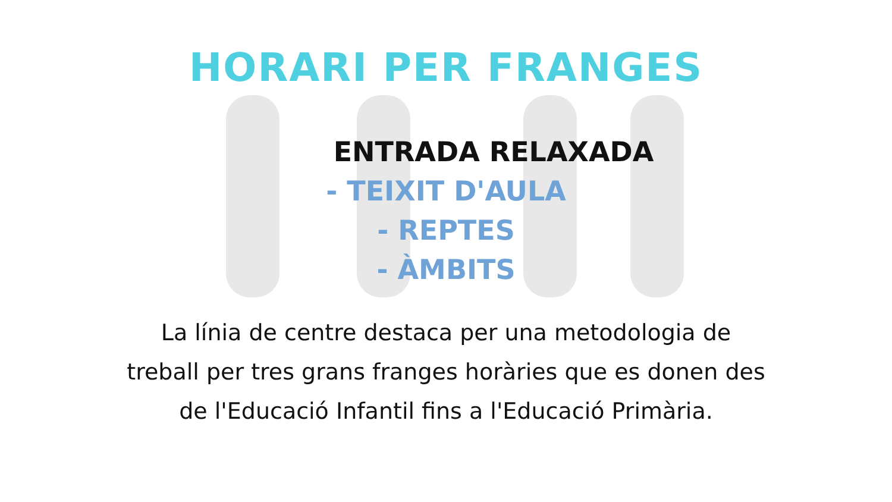HORARI PER FRANGES
ENTRADA RELAXADA
- TEIXIT D'AULA
- REPTES
- ÀMBITS
La línia de centre destaca per una metodologia de treball per tres grans franges horàries que es donen des de l'Educació Infantil fins a l'Educació Primària.